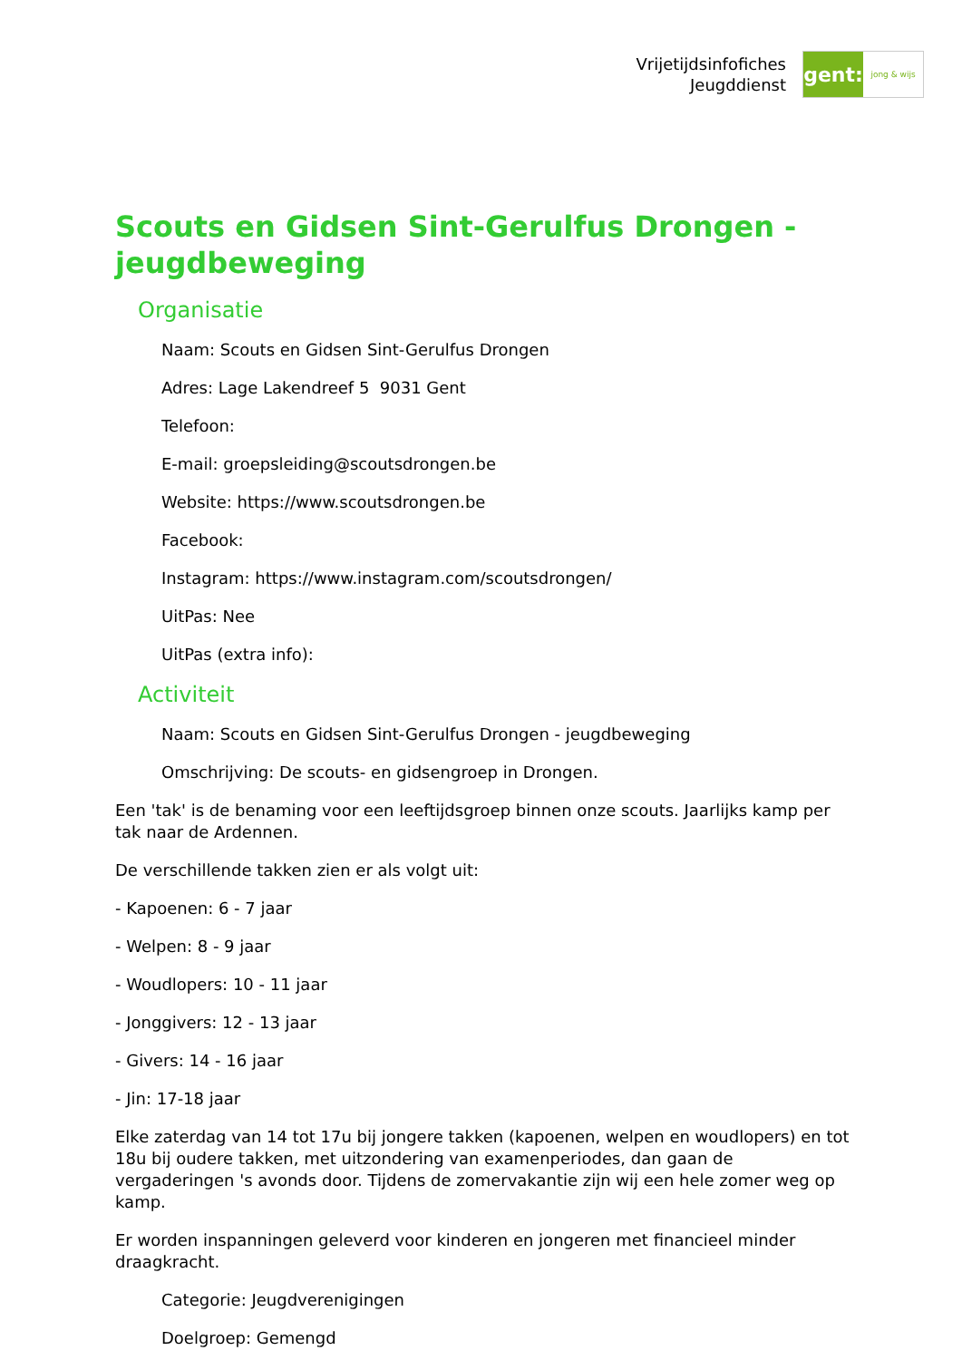Vrijetijdsinfofiches
Jeugddienst
gent:
jong & wijs
Scouts en Gidsen Sint-Gerulfus Drongen - jeugdbeweging
Organisatie
Naam: Scouts en Gidsen Sint-Gerulfus Drongen
Adres: Lage Lakendreef 5 9031 Gent
Telefoon:
E-mail: groepsleiding@scoutsdrongen.be
Website: https://www.scoutsdrongen.be
Facebook:
Instagram: https://www.instagram.com/scoutsdrongen/
UitPas: Nee
UitPas (extra info):
Activiteit
Naam: Scouts en Gidsen Sint-Gerulfus Drongen - jeugdbeweging
Omschrijving: De scouts- en gidsengroep in Drongen.
Een 'tak' is de benaming voor een leeftijdsgroep binnen onze scouts. Jaarlijks kamp per tak naar de Ardennen.
De verschillende takken zien er als volgt uit:
- Kapoenen: 6 - 7 jaar
- Welpen: 8 - 9 jaar
- Woudlopers: 10 - 11 jaar
- Jonggivers: 12 - 13 jaar
- Givers: 14 - 16 jaar
- Jin: 17-18 jaar
Elke zaterdag van 14 tot 17u bij jongere takken (kapoenen, welpen en woudlopers) en tot 18u bij oudere takken, met uitzondering van examenperiodes, dan gaan de vergaderingen 's avonds door. Tijdens de zomervakantie zijn wij een hele zomer weg op kamp.
Er worden inspanningen geleverd voor kinderen en jongeren met financieel minder draagkracht.
Categorie: Jeugdverenigingen
Doelgroep: Gemengd